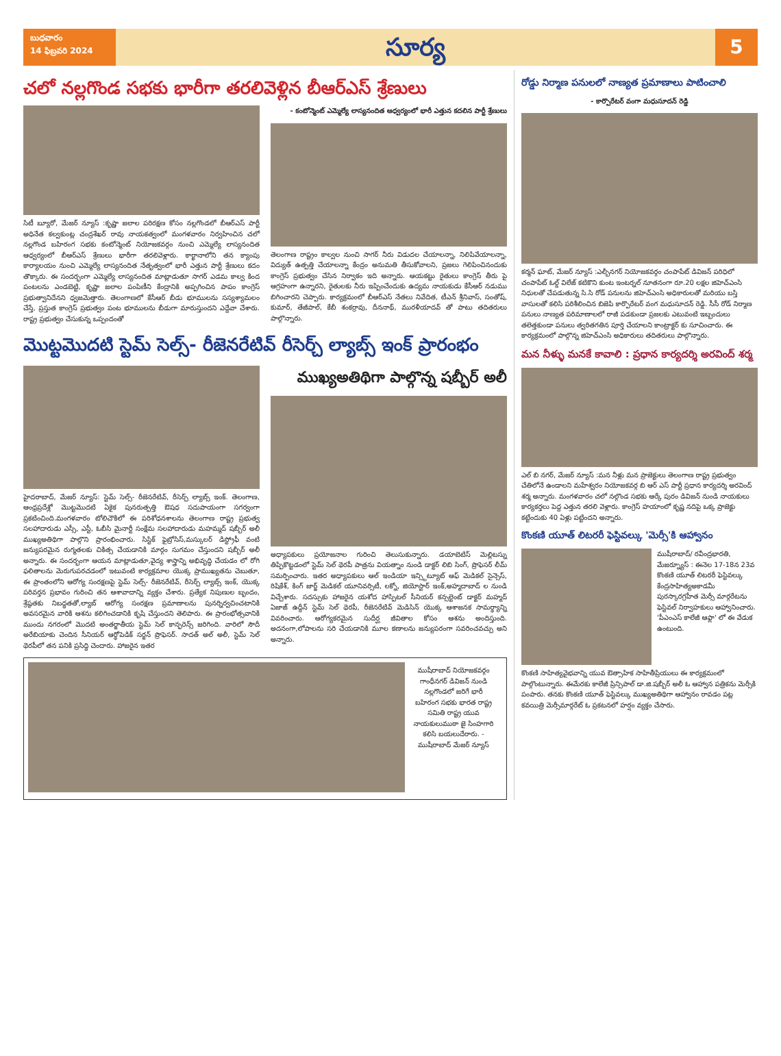బుధవారం
14 ఫిబ్రవరి 2024
సూర్య
5
చలో నల్లగొండ సభకు భారీగా తరలివెళ్లిన బీఆర్ఎస్ శ్రేణులు
సిటీ బ్యూరో, మేజర్ న్యూస్ :కృష్ణా జలాల పరిరక్షణ కోసం నల్లగొండలో బీఆర్ఎస్ పార్టీ అధినేత కల్వకుంట్ల చంద్రశేఖర్ రావు నాయకత్వంలో మంగళవారం నిర్వహించిన చలో నల్లగొండ బహిరంగ సభకు కంటోన్మెంట్ నియోజకవర్గం నుంచి ఎమ్మెల్యే లాస్యనందిత ఆధ్వర్యంలో బీఆర్ఎస్ శ్రేణులు భారీగా తరలివెళ్లారు. కార్ఖానాలోని తన క్యాంపు కార్యాలయం నుంచి ఎమ్మెల్యే లాస్యనందిత నేతృత్వంలో భారీ ఎత్తున పార్టీ శ్రేణులు కదం తొక్కారు. ఈ సందర్భంగా ఎమ్మెల్యే లాస్యనందిత మాట్లాడుతూ సాగర్ ఎడమ కాల్వ కింద పంటలను ఎండబెట్టి, కృష్ణా జలాల పంపిణీని కేంద్రానికి అప్పగించిన పాపం కాంగ్రెస్ ప్రభుత్వానిదేనని ధ్వజమెత్తారు. తెలంగాణలో కేసీఆర్ బీడు భూములను సస్యశ్యామలం చేస్తే, ప్రస్తుత కాంగ్రెస్ ప్రభుత్వం పంట భూములను బీడుగా మారుస్తుందని ఎద్దేవా చేశారు. రాష్ట్ర ప్రభుత్వం చేసుకున్న ఒప్పందంతో
- కంటోన్మెంట్ ఎమ్మెల్యే లాస్యనందిత ఆధ్వర్యంలో భారీ ఎత్తున కదలిన పార్టీ శ్రేణులు
తెలంగాణ రాష్ట్రం కాల్వల నుంచి సాగర్ నీరు విడుదల చేయాలన్నా, నిలిపివేయాలన్నా, విద్యుత్ ఉత్పత్తి చేయాలన్నా కేంద్రం అనుమతి తీసుకోవాలని, ప్రజలు గెలిపించినందుకు కాంగ్రెస్ ప్రభుత్వం చేసిన నిర్వాకం ఇది అన్నారు. ఆయకట్టు రైతులు కాంగ్రెస్ తీరు పై ఆగ్రహంగా ఉన్నారని, రైతులకు నీరు ఇప్పించేందుకు ఉద్యమ నాయకుడు కేసీఆర్ నడుము బిగించారని చెప్పారు. కార్యక్రమంలో బీఆర్ఎస్ నేతలు నివేదిత, టీఎన్ శ్రీనివాస్, సంతోష్, కుమార్, తేజీపాల్, కేబీ శంకర్రావు, దీననాథ్, మురళీయాదవ్ తో పాటు తదితరులు పాల్గొన్నారు.
మొట్టమొదటి స్టెమ్ సెల్స్- రీజెనరేటివ్ రీసెర్చ్ ల్యాబ్స్ ఇంక్ ప్రారంభం
హైదరాబాద్, మేజర్ న్యూస్: స్టెమ్ సెల్స్- రీజెనరేటివ్, రీసెర్చ్ ల్యాబ్స్ ఇంక్. తెలంగాణ, ఆంధ్రప్రదేశ్లో మొట్టమొదటి ఏకైక పునరుత్పత్తి ఔషధ సదుపాయంగా సగర్వంగా ప్రకటించింది.మంగళవారం టోలిచౌకిలో ఈ పరిశోధనశాలను తెలంగాణ రాష్ట్ర ప్రభుత్వ సలహాదారుడు ఎస్సీ, ఎస్టీ, ఓబీసి మైనార్టీ సంక్షేమ సలహాదారుడు మహమ్మద్ షబ్బీర్ అలీ ముఖ్యఅతిథిగా పాల్గొని ప్రారంభించారు. సిస్టిక్ ఫైబ్రోసిస్,మస్కులర్ డిస్ట్రోఫీ వంటి జన్యుపరమైన రుగ్మతలకు చికిత్స చేయడానికి మార్గం సుగమం చేస్తుందని షబ్బీర్ అలీ అన్నారు. ఈ సందర్భంగా ఆయన మాట్లాడుతూ,వైద్య శాస్త్రాన్ని అభివృద్ధి చేయడం లో రోగి ఫలితాలను మెరుగుపరచడంలో ఇటువంటి కార్యక్రమాల యొక్క ప్రాముఖ్యతను చెబుతూ, ఈ ప్రాంతంలోని ఆరోగ్య సంరక్షణపై స్టెమ్ సెల్స్- రీజెనరేటివ్, రీసెర్చ్ ల్యాబ్స్ ఇంక్, యొక్క పరివర్తన ప్రభావం గురించి తన ఆశావాదాన్ని వ్యక్తం చేశారు. ప్రత్యేక నిపుణుల బృందం, శ్రేష్ఠతకు నిబద్ధతతో,ల్యాబ్ ఆరోగ్య సంరక్షణ ప్రమాణాలను పునర్నిర్వచించటానికి అవసరమైన వారికి ఆశను కలిగించడానికి కృషి చేస్తుందని తెలిపారు. ఈ ప్రారంభోత్సవానికి ముందు నగరంలో మొదటి అంతర్జాతీయ స్టెమ్ సెల్ కాన్ఫరెన్స్ జరిగింది. వారిలో సౌదీ అరేబియాకు చెందిన సీనియర్ ఆర్థోపెడిక్ సర్జన్ ప్రొఫెసర్. సాదత్ అల్ అలీ, స్టెమ్ సెల్ థెరపీలో తన పనికి ప్రసిద్ధి చెందారు. హాజరైన ఇతర
ముఖ్యఅతిథిగా పాల్గొన్న షబ్బీర్ అలీ
అధ్యాపకులు ప్రయోజనాల గురించి తెలుసుకున్నారు. డయాబెటిస్ మెల్లిటస్ను తిప్పికొట్టడంలో స్టెమ్ సెల్ థెరపీ పాత్రను వియత్నాం నుండి డాక్టర్ లిబి సింగ్, ప్రొఫెసర్ లీమ్ సమర్పించారు. ఇతర అధ్యాపకులు ఆల్ ఇండియా ఇన్స్టిట్యూట్ ఆఫ్ మెడికల్ సైన్సెస్, రిషికేశ్, కింగ్ జార్జ్ మెడికల్ యూనివర్సిటీ, లక్నో, జియోస్టార్ ఇంక్,అహ్మదాబాద్ ల నుండి విచ్చేశారు. సదస్సుకు హాజరైన యశోద హాస్పిటల్ సీనియర్ కన్సల్టెంట్ డాక్టర్ మహ్మద్ ఏజాజ్ ఉద్దీన్ స్టెమ్ సెల్ థెరపీ, రీజెనరేటివ్ మెడిసిన్ యొక్క ఆశాజనక సామర్థ్యాన్ని వివరించారు. ఆరోగ్యకరమైన సుదీర్ఘ జీవితాల కోసం ఆశను అందిస్తుంది. అదనంగా,లోపాలను సరి చేయడానికి మూల కణాలను జన్యుపరంగా సవరించవచ్చు అని అన్నారు.
ముషీరాబాద్ నియోజకవర్గం గాంధీనగర్ డివిజన్ నుండి నల్లగొండలో జరిగే భారీ బహిరంగ సభకు భారత రాష్ట్ర సమితి రాష్ట్ర యువ నాయకులుముఠా జై సింహగారి కలిసి బయలుదేరారు. - ముషీరాబాద్ మేజర్ న్యూస్
రోడ్డు నిర్మాణ పనులలో నాణ్యత ప్రమాణాలు పాటించాలి
- కార్పొరేటర్ వంగా మధుసూదన్ రెడ్డి
కర్మన్ ఘాట్, మేజర్ న్యూస్ :ఎల్బీనగర్ నియోజకవర్గం చంపాపేట్ డివిజన్ పరిధిలో చంపాపేట్ ఓల్డ్ విలేజ్ కటికొని కుంట ఇంటర్నల్ నూతనంగా రూ.20 లక్షల జిహెచ్ఎంసి నిధులతో చేపడుతున్న సి.సి రోడ్ పనులను జిహెచ్ఎంసి అధికారులతో మరియు బస్తి వాసులతో కలిసి పరిశీలించిన బిజెపి కార్పొరేటర్ వంగ మధుసూదన్ రెడ్డి. సీసీ రోడ్ నిర్మాణ పనులు నాణ్యత పరిమాణాలలో రాజీ పడకుండా ప్రజలకు ఎటువంటి ఇబ్బందులు తలెత్తకుండా పనులు త్వరితగతిన పూర్తి చేయాలని కాంట్రాక్టర్ కు సూచించారు. ఈ కార్యక్రమంలో పాల్గొన్న జిహెచ్ఎంసి అధికారులు తదితరులు పాల్గొన్నారు.
మన నీళ్ళు మనకే కావాలి : ప్రధాన కార్యదర్శి అరవింద్ శర్మ
ఎల్ బి నగర్, మేజర్ న్యూస్ :మన నీళ్లు మన ప్రాజెక్టులు తెలంగాణ రాష్ట్ర ప్రభుత్వం చేతిలోనే ఉండాలని మహేశ్వరం నియోజకవర్గ బి ఆర్ ఎస్ పార్టీ ప్రధాన కార్యదర్శి అరవింద్ శర్మ అన్నారు. మంగళవారం చలో నల్గొండ సభకు ఆర్కే పురం డివిజన్ నుండి నాయకులు కార్యకర్తలు పెద్ద ఎత్తున తరలి వెళ్లారు. కాంగ్రెస్ హయాంలో కృష్ణ నదిపై ఒక్క ప్రాజెక్టు కట్టేందుకు 40 ఏళ్లు పట్టిందని అన్నారు.
కొంకణి యూత్ లిటరరీ ఫెస్టివల్కు 'మెర్సీ'కి ఆహ్వానం
ముషీరాబాద్/ రవీంద్రభారతి, మేజర్న్యూస్ : ఈనెల 17-18న 23వ కొంకణి యూత్ లిటరరీ ఫెస్టివల్కు కేంద్రసాహిత్యఅకాడమీ పురస్కారగ్రహీత మెర్సీ మార్గరేటను ఫెస్టివల్ నిర్వాహకులు ఆహ్వానించారు. 'పీఎంఎస్ కాలేజీ ఆఫ్లా' లో ఈ వేడుక ఉంటుంది.
కొంకణి సాహిత్యవైభవాన్ని యువ ఔత్సాహిక సాహితీప్రియులు ఈ కార్యక్రమంలో పాల్గొంటున్నారు. ఈమేరకు కాలేజీ ప్రిన్సిపాల్ డా.జి.షబ్బీర్ అలీ ఓ ఆహ్వాన పత్రికను మెర్సీకి పంపారు. తనకు కొంకణి యూత్ ఫెస్టివల్కు ముఖ్యఅతిథిగా ఆహ్వానం రావడం పట్ల కవయిత్రి మెర్సీమార్గరేట్ ఓ ప్రకటనలో హర్షం వ్యక్తం చేసారు.